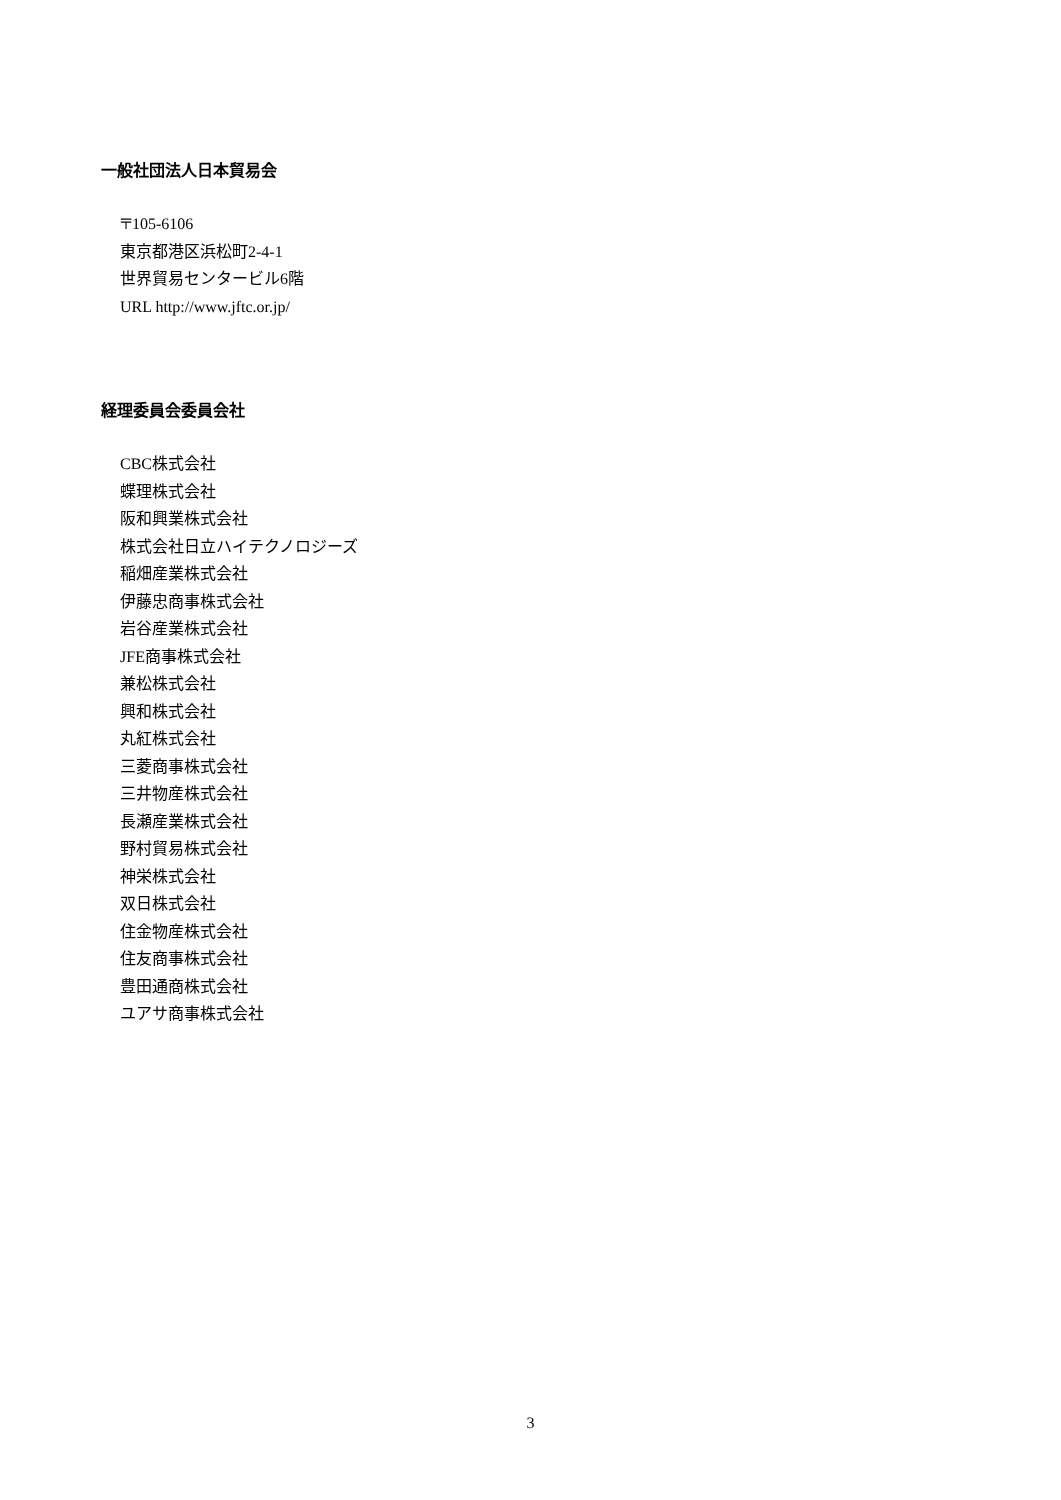一般社団法人日本貿易会
〒105-6106
東京都港区浜松町2-4-1
世界貿易センタービル6階
URL http://www.jftc.or.jp/
経理委員会委員会社
CBC株式会社
蝶理株式会社
阪和興業株式会社
株式会社日立ハイテクノロジーズ
稲畑産業株式会社
伊藤忠商事株式会社
岩谷産業株式会社
JFE商事株式会社
兼松株式会社
興和株式会社
丸紅株式会社
三菱商事株式会社
三井物産株式会社
長瀬産業株式会社
野村貿易株式会社
神栄株式会社
双日株式会社
住金物産株式会社
住友商事株式会社
豊田通商株式会社
ユアサ商事株式会社
3